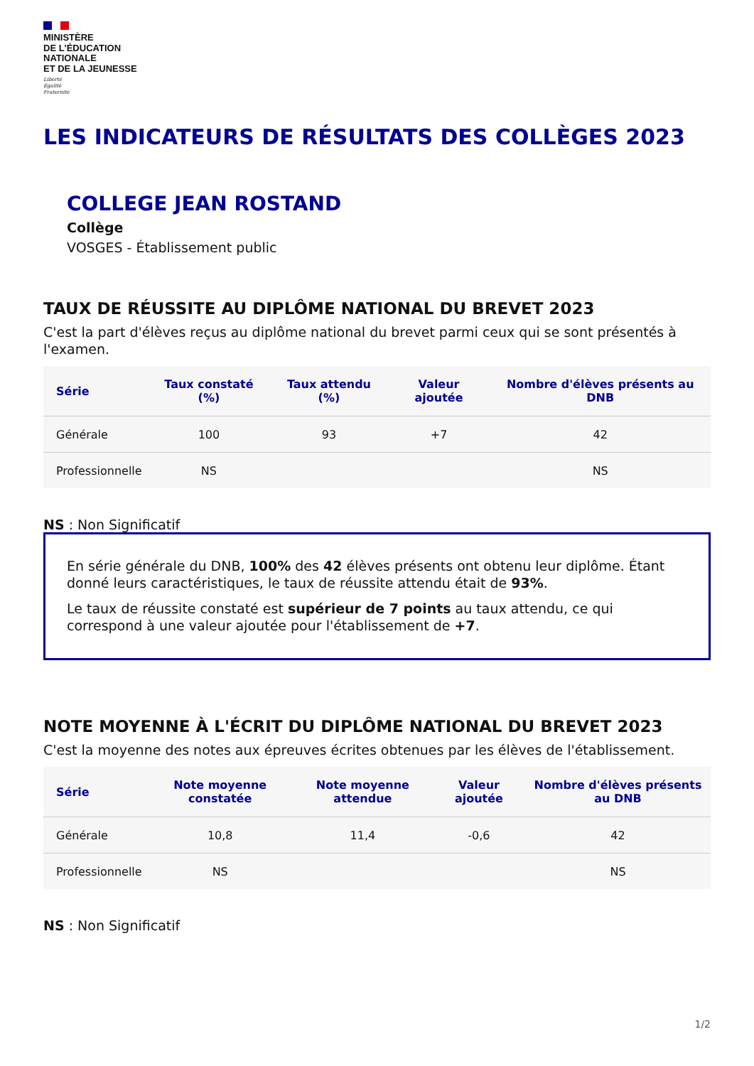MINISTÈRE
DE L'ÉDUCATION
NATIONALE
ET DE LA JEUNESSE
Liberté
Égalité
Fraternité
LES INDICATEURS DE RÉSULTATS DES COLLÈGES 2023
COLLEGE JEAN ROSTAND
Collège
VOSGES - Établissement public
TAUX DE RÉUSSITE AU DIPLÔME NATIONAL DU BREVET 2023
C'est la part d'élèves reçus au diplôme national du brevet parmi ceux qui se sont présentés à l'examen.
| Série | Taux constaté (%) | Taux attendu (%) | Valeur ajoutée | Nombre d'élèves présents au DNB |
| --- | --- | --- | --- | --- |
| Générale | 100 | 93 | +7 | 42 |
| Professionnelle | NS | | | NS |
NS : Non Significatif
En série générale du DNB, 100% des 42 élèves présents ont obtenu leur diplôme. Étant donné leurs caractéristiques, le taux de réussite attendu était de 93%.
Le taux de réussite constaté est supérieur de 7 points au taux attendu, ce qui correspond à une valeur ajoutée pour l'établissement de +7.
NOTE MOYENNE À L'ÉCRIT DU DIPLÔME NATIONAL DU BREVET 2023
C'est la moyenne des notes aux épreuves écrites obtenues par les élèves de l'établissement.
| Série | Note moyenne constatée | Note moyenne attendue | Valeur ajoutée | Nombre d'élèves présents au DNB |
| --- | --- | --- | --- | --- |
| Générale | 10,8 | 11,4 | -0,6 | 42 |
| Professionnelle | NS | | | NS |
NS : Non Significatif
1/2